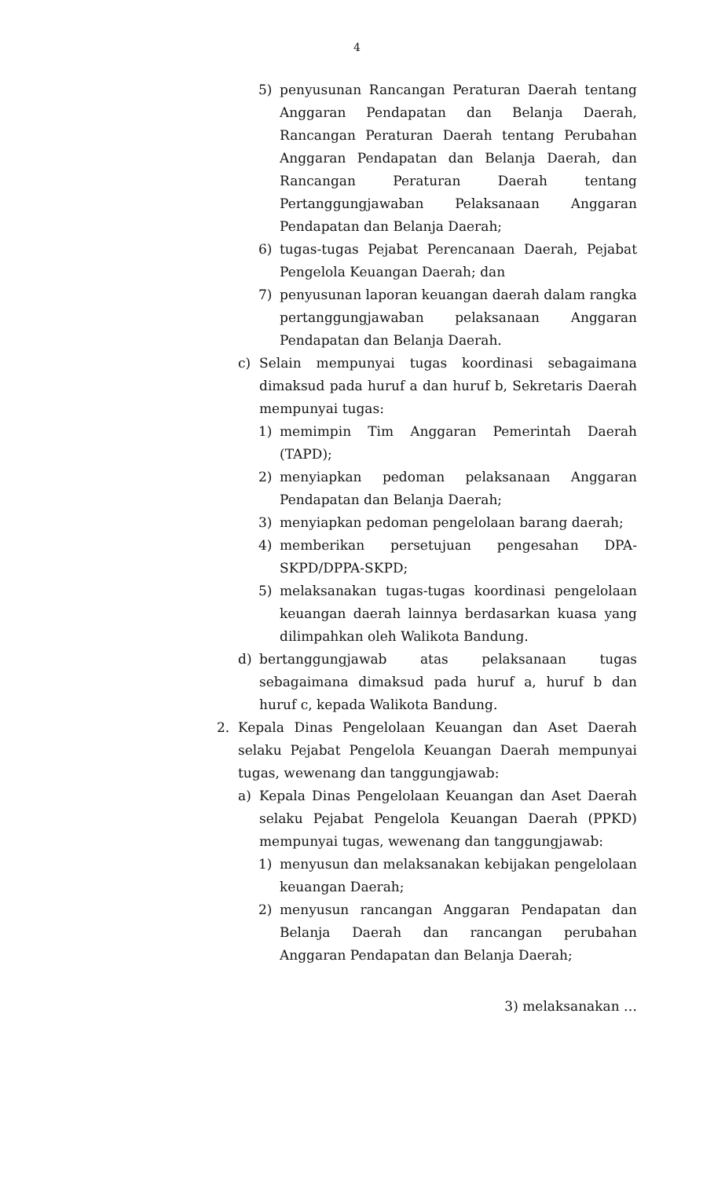4
5) penyusunan Rancangan Peraturan Daerah tentang Anggaran Pendapatan dan Belanja Daerah, Rancangan Peraturan Daerah tentang Perubahan Anggaran Pendapatan dan Belanja Daerah, dan Rancangan Peraturan Daerah tentang Pertanggungjawaban Pelaksanaan Anggaran Pendapatan dan Belanja Daerah;
6) tugas-tugas Pejabat Perencanaan Daerah, Pejabat Pengelola Keuangan Daerah; dan
7) penyusunan laporan keuangan daerah dalam rangka pertanggungjawaban pelaksanaan Anggaran Pendapatan dan Belanja Daerah.
c) Selain mempunyai tugas koordinasi sebagaimana dimaksud pada huruf a dan huruf b, Sekretaris Daerah mempunyai tugas:
1) memimpin Tim Anggaran Pemerintah Daerah (TAPD);
2) menyiapkan pedoman pelaksanaan Anggaran Pendapatan dan Belanja Daerah;
3) menyiapkan pedoman pengelolaan barang daerah;
4) memberikan persetujuan pengesahan DPA-SKPD/DPPA-SKPD;
5) melaksanakan tugas-tugas koordinasi pengelolaan keuangan daerah lainnya berdasarkan kuasa yang dilimpahkan oleh Walikota Bandung.
d) bertanggungjawab atas pelaksanaan tugas sebagaimana dimaksud pada huruf a, huruf b dan huruf c, kepada Walikota Bandung.
2. Kepala Dinas Pengelolaan Keuangan dan Aset Daerah selaku Pejabat Pengelola Keuangan Daerah mempunyai tugas, wewenang dan tanggungjawab:
a) Kepala Dinas Pengelolaan Keuangan dan Aset Daerah selaku Pejabat Pengelola Keuangan Daerah (PPKD) mempunyai tugas, wewenang dan tanggungjawab:
1) menyusun dan melaksanakan kebijakan pengelolaan keuangan Daerah;
2) menyusun rancangan Anggaran Pendapatan dan Belanja Daerah dan rancangan perubahan Anggaran Pendapatan dan Belanja Daerah;
3) melaksanakan …